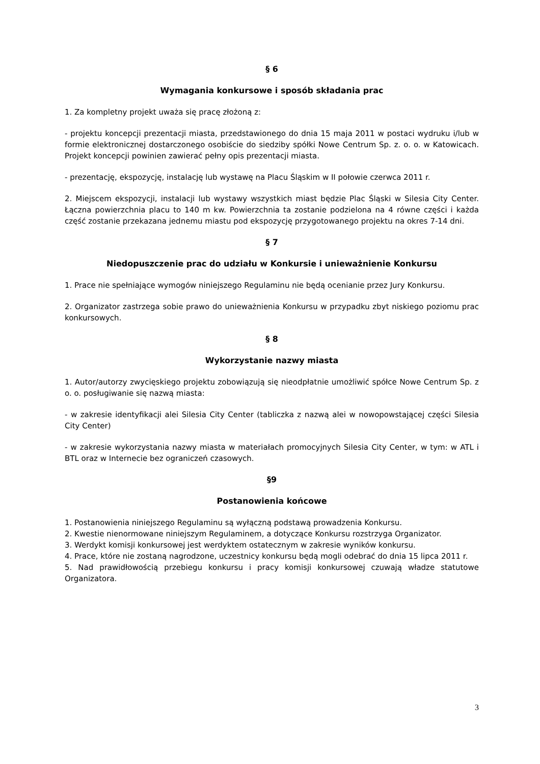§ 6
Wymagania konkursowe i sposób składania prac
1. Za kompletny projekt uważa się pracę złożoną z:
- projektu koncepcji prezentacji miasta, przedstawionego do dnia 15 maja 2011 w postaci wydruku i/lub w formie elektronicznej dostarczonego osobiście do siedziby spółki Nowe Centrum Sp. z. o. o. w Katowicach. Projekt koncepcji powinien zawierać pełny opis prezentacji miasta.
- prezentację, ekspozycję, instalację lub wystawę na Placu Śląskim w II połowie czerwca 2011 r.
2. Miejscem ekspozycji, instalacji lub wystawy wszystkich miast będzie Plac Śląski w Silesia City Center. Łączna powierzchnia placu to 140 m kw. Powierzchnia ta zostanie podzielona na 4 równe części i każda część zostanie przekazana jednemu miastu pod ekspozycję przygotowanego projektu na okres 7-14 dni.
§ 7
Niedopuszczenie prac do udziału w Konkursie i unieważnienie Konkursu
1. Prace nie spełniające wymogów niniejszego Regulaminu nie będą ocenianie przez Jury Konkursu.
2. Organizator zastrzega sobie prawo do unieważnienia Konkursu w przypadku zbyt niskiego poziomu prac konkursowych.
§ 8
Wykorzystanie nazwy miasta
1. Autor/autorzy zwycięskiego projektu zobowiązują się nieodpłatnie umożliwić spółce Nowe Centrum Sp. z o. o. posługiwanie się nazwą miasta:
- w zakresie identyfikacji alei Silesia City Center (tabliczka z nazwą alei w nowopowstającej części Silesia City Center)
- w zakresie wykorzystania nazwy miasta w materiałach promocyjnych Silesia City Center, w tym: w ATL i BTL oraz w Internecie bez ograniczeń czasowych.
§9
Postanowienia końcowe
1. Postanowienia niniejszego Regulaminu są wyłączną podstawą prowadzenia Konkursu.
2. Kwestie nienormowane niniejszym Regulaminem, a dotyczące Konkursu rozstrzyga Organizator.
3. Werdykt komisji konkursowej jest werdyktem ostatecznym w zakresie wyników konkursu.
4. Prace, które nie zostaną nagrodzone, uczestnicy konkursu będą mogli odebrać do dnia 15 lipca 2011 r.
5. Nad prawidłowością przebiegu konkursu i pracy komisji konkursowej czuwają władze statutowe Organizatora.
3